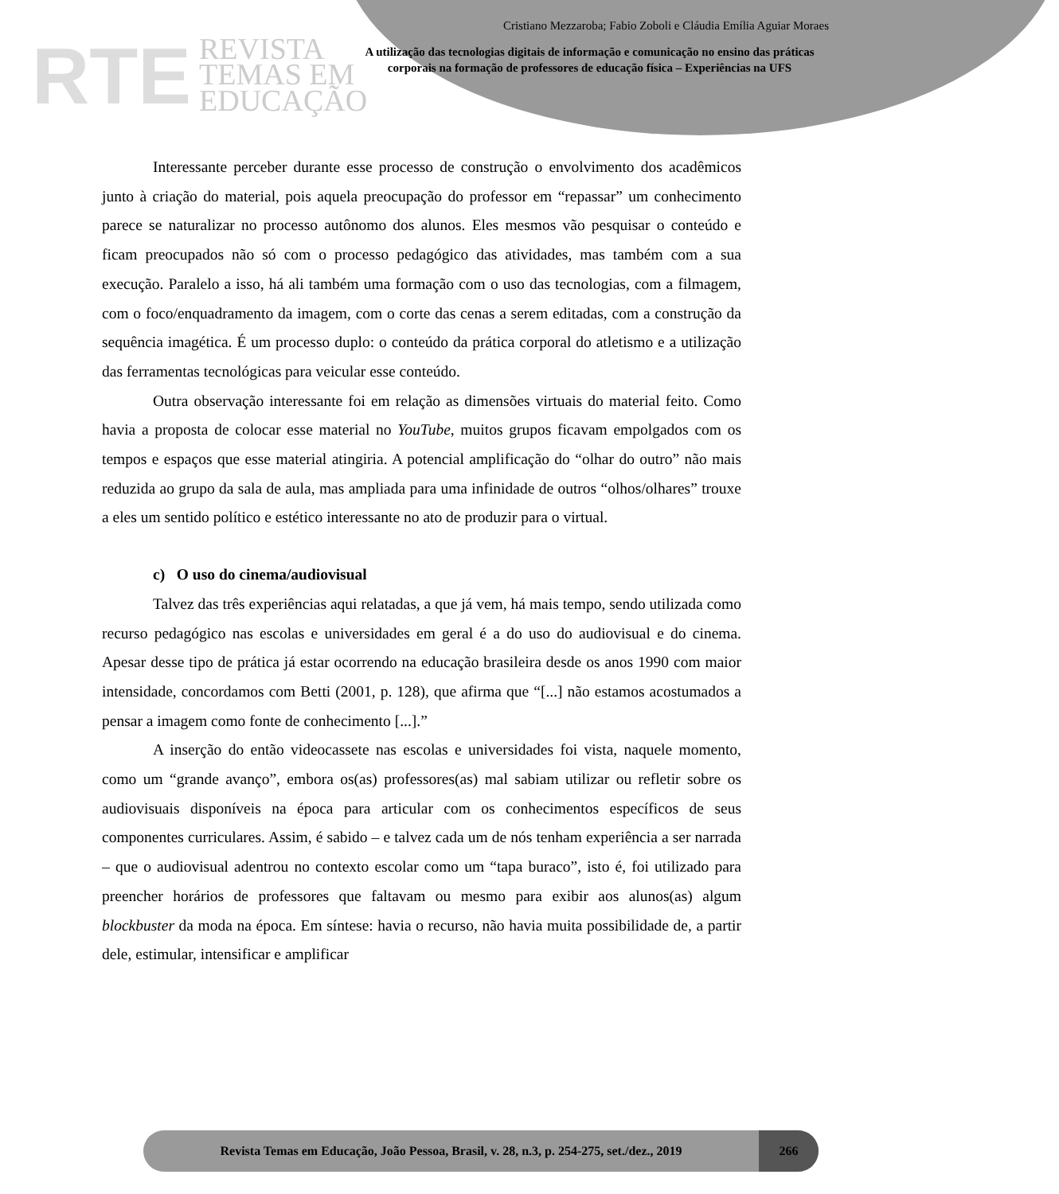RTE
REVISTA
TEMAS EM
EDUCAÇÃO
Cristiano Mezzaroba; Fabio Zoboli e Cláudia Emília Aguiar Moraes
A utilização das tecnologias digitais de informação e comunicação no ensino das práticas corporais na formação de professores de educação física – Experiências na UFS
Interessante perceber durante esse processo de construção o envolvimento dos acadêmicos junto à criação do material, pois aquela preocupação do professor em “repassar” um conhecimento parece se naturalizar no processo autônomo dos alunos. Eles mesmos vão pesquisar o conteúdo e ficam preocupados não só com o processo pedagógico das atividades, mas também com a sua execução. Paralelo a isso, há ali também uma formação com o uso das tecnologias, com a filmagem, com o foco/enquadramento da imagem, com o corte das cenas a serem editadas, com a construção da sequência imagética. É um processo duplo: o conteúdo da prática corporal do atletismo e a utilização das ferramentas tecnológicas para veicular esse conteúdo.
Outra observação interessante foi em relação as dimensões virtuais do material feito. Como havia a proposta de colocar esse material no YouTube, muitos grupos ficavam empolgados com os tempos e espaços que esse material atingiria. A potencial amplificação do “olhar do outro” não mais reduzida ao grupo da sala de aula, mas ampliada para uma infinidade de outros “olhos/olhares” trouxe a eles um sentido político e estético interessante no ato de produzir para o virtual.
c) O uso do cinema/audiovisual
Talvez das três experiências aqui relatadas, a que já vem, há mais tempo, sendo utilizada como recurso pedagógico nas escolas e universidades em geral é a do uso do audiovisual e do cinema. Apesar desse tipo de prática já estar ocorrendo na educação brasileira desde os anos 1990 com maior intensidade, concordamos com Betti (2001, p. 128), que afirma que “[...] não estamos acostumados a pensar a imagem como fonte de conhecimento [...].”
A inserção do então videocassete nas escolas e universidades foi vista, naquele momento, como um “grande avanço”, embora os(as) professores(as) mal sabiam utilizar ou refletir sobre os audiovisuais disponíveis na época para articular com os conhecimentos específicos de seus componentes curriculares. Assim, é sabido – e talvez cada um de nós tenham experiência a ser narrada – que o audiovisual adentrou no contexto escolar como um “tapa buraco”, isto é, foi utilizado para preencher horários de professores que faltavam ou mesmo para exibir aos alunos(as) algum blockbuster da moda na época. Em síntese: havia o recurso, não havia muita possibilidade de, a partir dele, estimular, intensificar e amplificar
Revista Temas em Educação, João Pessoa, Brasil, v. 28, n.3, p. 254-275, set./dez., 2019
266